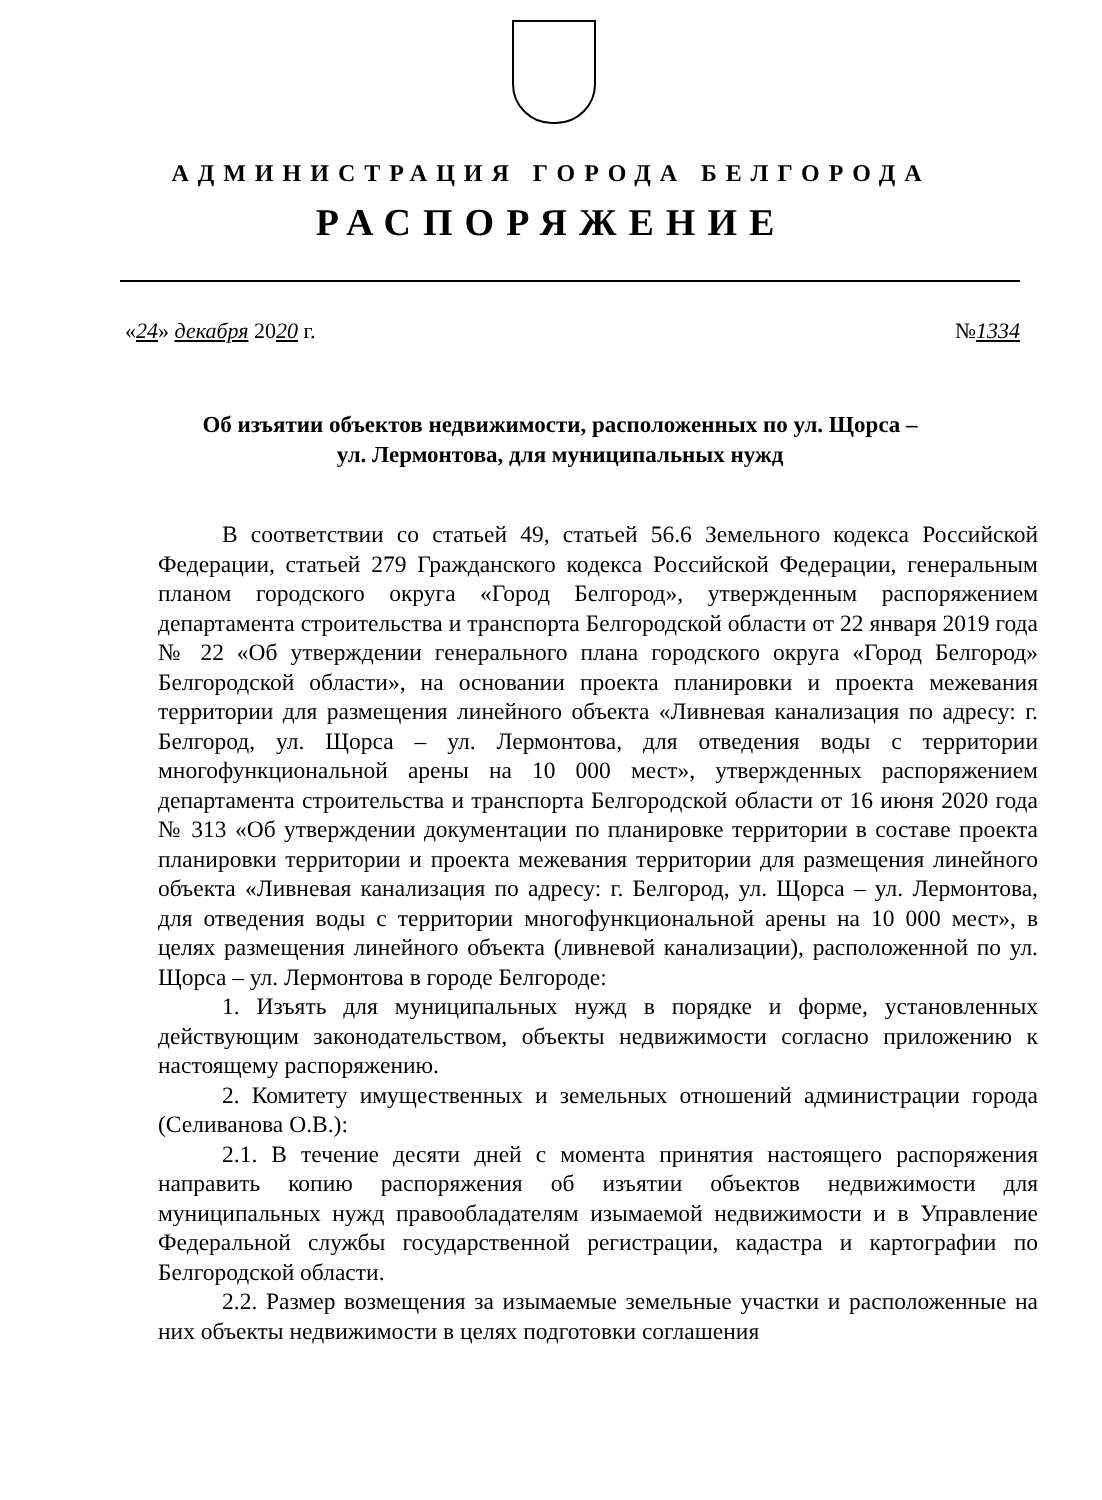АДМИНИСТРАЦИЯ ГОРОДА БЕЛГОРОДА
РАСПОРЯЖЕНИЕ
«24» декабря 2020 г. №1334
Об изъятии объектов недвижимости, расположенных по ул. Щорса – ул. Лермонтова, для муниципальных нужд
В соответствии со статьей 49, статьей 56.6 Земельного кодекса Российской Федерации, статьей 279 Гражданского кодекса Российской Федерации, генеральным планом городского округа «Город Белгород», утвержденным распоряжением департамента строительства и транспорта Белгородской области от 22 января 2019 года № 22 «Об утверждении генерального плана городского округа «Город Белгород» Белгородской области», на основании проекта планировки и проекта межевания территории для размещения линейного объекта «Ливневая канализация по адресу: г. Белгород, ул. Щорса – ул. Лермонтова, для отведения воды с территории многофункциональной арены на 10 000 мест», утвержденных распоряжением департамента строительства и транспорта Белгородской области от 16 июня 2020 года № 313 «Об утверждении документации по планировке территории в составе проекта планировки территории и проекта межевания территории для размещения линейного объекта «Ливневая канализация по адресу: г. Белгород, ул. Щорса – ул. Лермонтова, для отведения воды с территории многофункциональной арены на 10 000 мест», в целях размещения линейного объекта (ливневой канализации), расположенной по ул. Щорса – ул. Лермонтова в городе Белгороде:
1. Изъять для муниципальных нужд в порядке и форме, установленных действующим законодательством, объекты недвижимости согласно приложению к настоящему распоряжению.
2. Комитету имущественных и земельных отношений администрации города (Селиванова О.В.):
2.1. В течение десяти дней с момента принятия настоящего распоряжения направить копию распоряжения об изъятии объектов недвижимости для муниципальных нужд правообладателям изымаемой недвижимости и в Управление Федеральной службы государственной регистрации, кадастра и картографии по Белгородской области.
2.2. Размер возмещения за изымаемые земельные участки и расположенные на них объекты недвижимости в целях подготовки соглашения